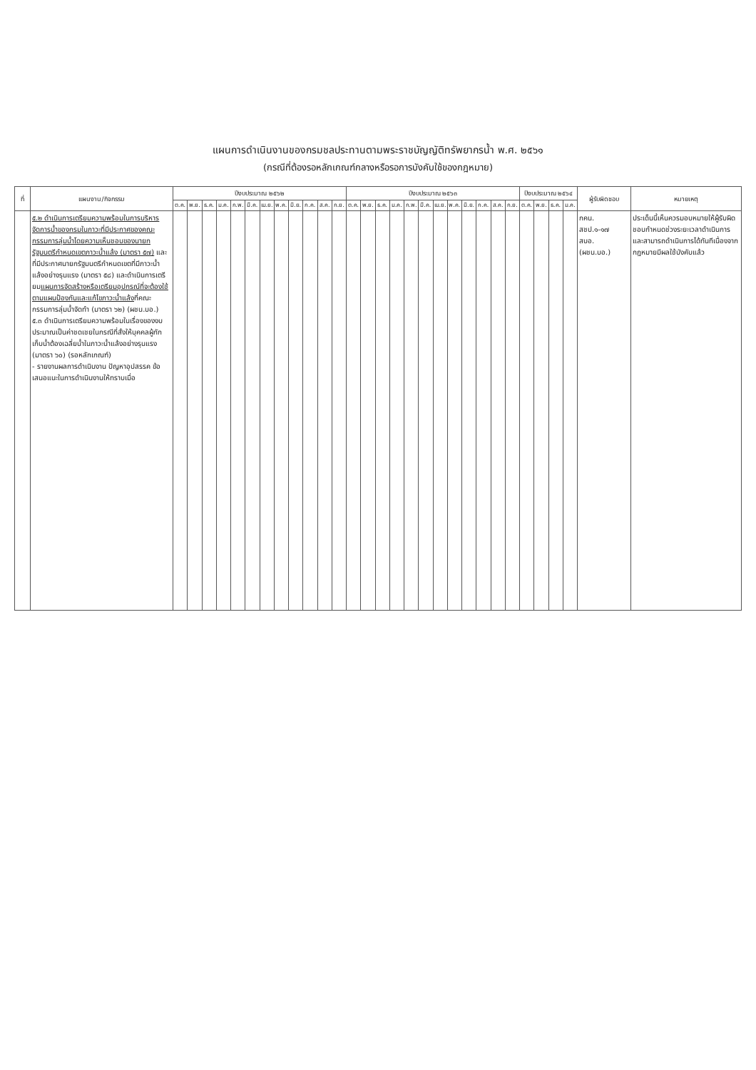แผนการดำเนินงานของกรมชลประทานตามพระราชบัญญัติทรัพยากรน้ำ พ.ศ. ๒๕๖๑
(กรณีที่ต้องรอหลักเกณฑ์กลางหรือรอการบังคับใช้ของกฎหมาย)
| ที่ | แผนงาน/กิจกรรม | ปีงบประมาณ ๒๕๖๒ | | | | | | | | | | | | ปีงบประมาณ ๒๕๖๓ | | | | | | | | | | | | ปีงบประมาณ ๒๕๖๔ | | | | ผู้รับผิดชอบ | หมายเหตุ |
| --- | --- | --- | --- | --- | --- | --- | --- | --- | --- | --- | --- | --- | --- | --- | --- | --- | --- | --- | --- | --- | --- | --- | --- | --- | --- | --- | --- | --- | --- | --- | --- |
| | | ต.ค. | พ.ย. | ธ.ค. | ม.ค. | ก.พ. | มี.ค. | เม.ย. | พ.ค. | มิ.ย. | ก.ค. | ส.ค. | ก.ย. | ต.ค. | พ.ย. | ธ.ค. | ม.ค. | ก.พ. | มี.ค. | เม.ย. | พ.ค. | มิ.ย. | ก.ค. | ส.ค. | ก.ย. | ต.ค. | พ.ย. | ธ.ค. | ม.ค. | | |
| | ๕.๒ ดำเนินการเตรียมความพร้อมในการบริหารจัดการน้ำของกรมในภาวะที่มีประกาศของคณะกรรมการลุ่มน้ำโดยความเห็นชอบของนายกรัฐมนตรีกำหนดเขตภาวะน้ำแล้ง (มาตรา ๕๗) และที่มีประกาศนายกรัฐมนตรีกำหนดเขตที่มีภาวะน้ำแล้งอย่างรุนแรง (มาตรา ๕๘) และดำเนินการเตรียม แผนการจัดสร้างหรือเตรียมอุปกรณ์ที่จะต้องใช้ตามแผนป้องกันและแก้ไขภาวะน้ำแล้ง ที่คณะกรรมการลุ่มน้ำจัดทำ (มาตรา ๖๒) (ผชน.บอ.) ๕.๓ ดำเนินการเตรียมความพร้อมในเรื่องของงบประมาณเป็นค่าชดเชยในกรณีที่สั่งให้บุคคลผู้กักเก็บน้ำต้องเฉลี่ยน้ำในภาวะน้ำแล้งอย่างรุนแรง (มาตรา ๖๐) (รอหลักเกณฑ์) - รายงานผลการดำเนินงาน ปัญหาอุปสรรค ข้อเสนอแนะในการดำเนินงานให้ทราบเมื่อ | | | | | | | | | | | | | | | | | | | | | | | | | | | | | กคน. สชป.๑-๑๗ สบอ. (ผชน.บอ.) | ประเด็นนี้เห็นควรมอบหมายให้ผู้รับผิดชอบกำหนดช่วงระยะเวลาดำเนินการและสามารถดำเนินการได้ทันทีเนื่องจากกฎหมายมีผลใช้บังคับแล้ว |